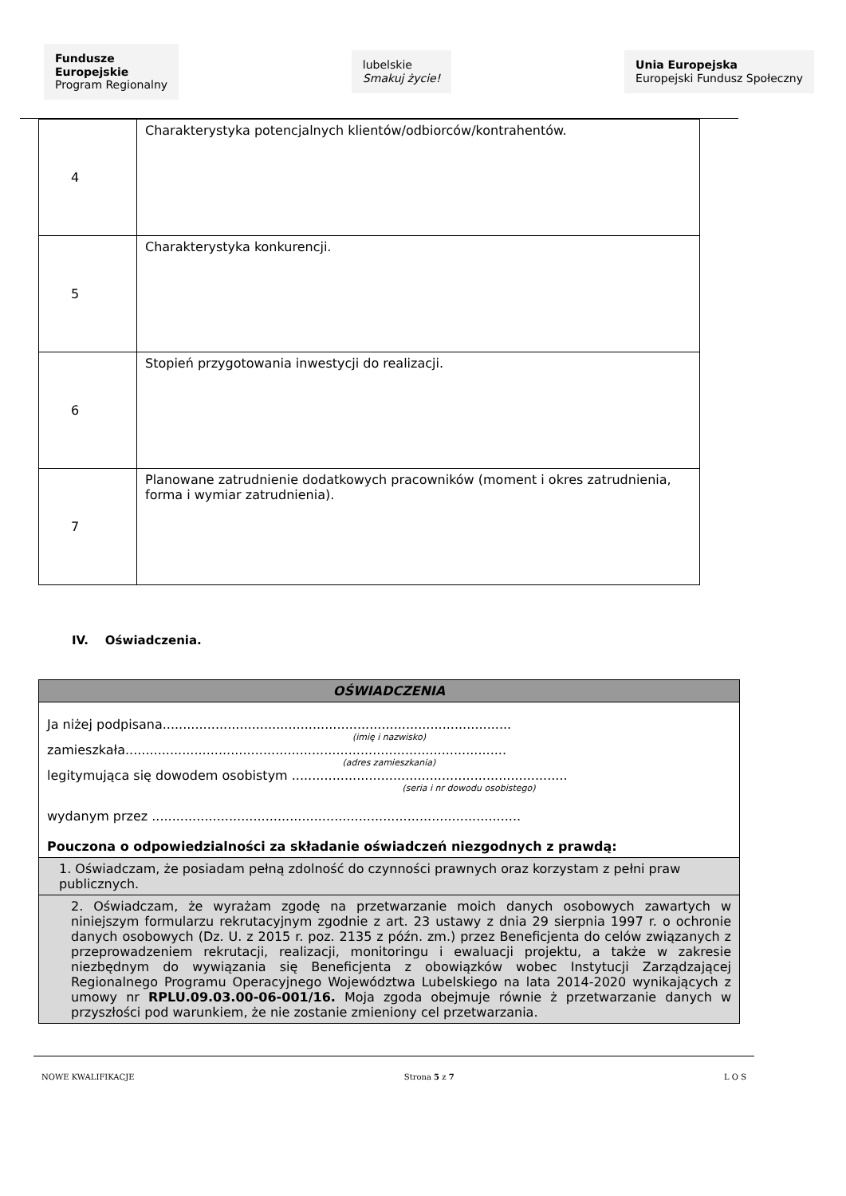Fundusze
Europejskie
Program Regionalny
lubelskie
Smakuj życie!
Unia Europejska
Europejski Fundusz Społeczny
| 4 | Charakterystyka potencjalnych klientów/odbiorców/kontrahentów. |
| 5 | Charakterystyka konkurencji. |
| 6 | Stopień przygotowania inwestycji do realizacji. |
| 7 | Planowane zatrudnienie dodatkowych pracowników (moment i okres zatrudnienia, forma i wymiar zatrudnienia). |
IV. Oświadczenia.
| OŚWIADCZENIA |
| --- |
| Ja niżej podpisana...................................................................................... (imię i nazwisko) zamieszkała.............................................................................................. (adres zamieszkania) legitymująca się dowodem osobistym .................................................................... (seria i nr dowodu osobistego) wydanym przez ........................................................................................... Pouczona o odpowiedzialności za składanie oświadczeń niezgodnych z prawdą: |
| 1. Oświadczam, że posiadam pełną zdolność do czynności prawnych oraz korzystam z pełni praw publicznych. |
| 2. Oświadczam, że wyrażam zgodę na przetwarzanie moich danych osobowych zawartych w niniejszym formularzu rekrutacyjnym zgodnie z art. 23 ustawy z dnia 29 sierpnia 1997 r. o ochronie danych osobowych (Dz. U. z 2015 r. poz. 2135 z późn. zm.) przez Beneficjenta do celów związanych z przeprowadzeniem rekrutacji, realizacji, monitoringu i ewaluacji projektu, a także w zakresie niezbędnym do wywiązania się Beneficjenta z obowiązków wobec Instytucji Zarządzającej Regionalnego Programu Operacyjnego Województwa Lubelskiego na lata 2014-2020 wynikających z umowy nr RPLU.09.03.00-06-001/16. Moja zgoda obejmuje równie ż przetwarzanie danych w przyszłości pod warunkiem, że nie zostanie zmieniony cel przetwarzania. |
NOWE KWALIFIKACJE Strona 5 z 7 L O S